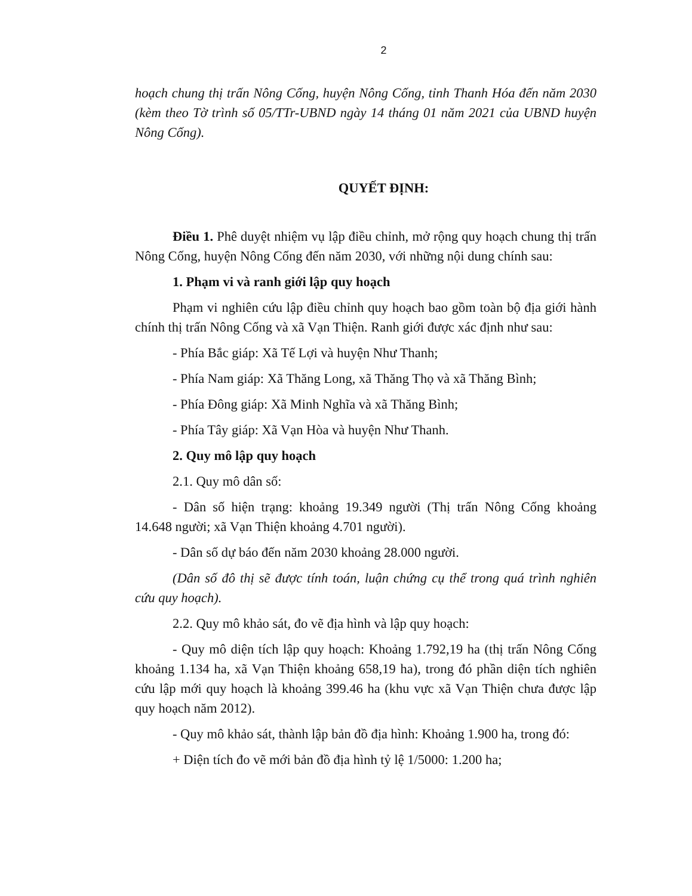2
hoạch chung thị trấn Nông Cống, huyện Nông Cống, tỉnh Thanh Hóa đến năm 2030 (kèm theo Tờ trình số 05/TTr-UBND ngày 14 tháng 01 năm 2021 của UBND huyện Nông Cống).
QUYẾT ĐỊNH:
Điều 1. Phê duyệt nhiệm vụ lập điều chỉnh, mở rộng quy hoạch chung thị trấn Nông Cống, huyện Nông Cống đến năm 2030, với những nội dung chính sau:
1. Phạm vi và ranh giới lập quy hoạch
Phạm vi nghiên cứu lập điều chỉnh quy hoạch bao gồm toàn bộ địa giới hành chính thị trấn Nông Cống và xã Vạn Thiện. Ranh giới được xác định như sau:
- Phía Bắc giáp: Xã Tế Lợi và huyện Như Thanh;
- Phía Nam giáp: Xã Thăng Long, xã Thăng Thọ và xã Thăng Bình;
- Phía Đông giáp: Xã Minh Nghĩa và xã Thăng Bình;
- Phía Tây giáp: Xã Vạn Hòa và huyện Như Thanh.
2. Quy mô lập quy hoạch
2.1. Quy mô dân số:
- Dân số hiện trạng: khoảng 19.349 người (Thị trấn Nông Cống khoảng 14.648 người; xã Vạn Thiện khoảng 4.701 người).
- Dân số dự báo đến năm 2030 khoảng 28.000 người.
(Dân số đô thị sẽ được tính toán, luận chứng cụ thể trong quá trình nghiên cứu quy hoạch).
2.2. Quy mô khảo sát, đo vẽ địa hình và lập quy hoạch:
- Quy mô diện tích lập quy hoạch: Khoảng 1.792,19 ha (thị trấn Nông Cống khoảng 1.134 ha, xã Vạn Thiện khoảng 658,19 ha), trong đó phần diện tích nghiên cứu lập mới quy hoạch là khoảng 399.46 ha (khu vực xã Vạn Thiện chưa được lập quy hoạch năm 2012).
- Quy mô khảo sát, thành lập bản đồ địa hình: Khoảng 1.900 ha, trong đó:
+ Diện tích đo vẽ mới bản đồ địa hình tỷ lệ 1/5000: 1.200 ha;